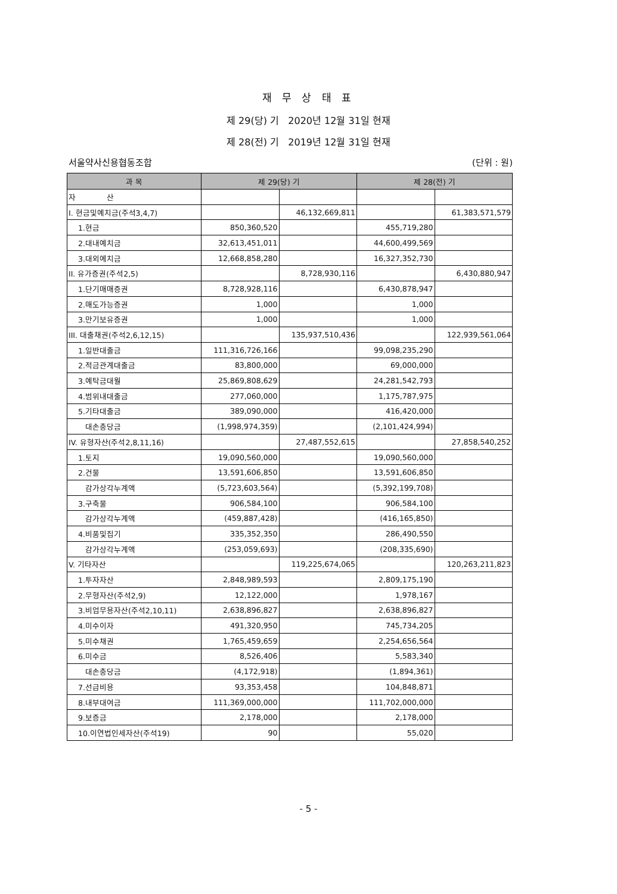재 무 상 태 표
제 29(당) 기 2020년 12월 31일 현재
제 28(전) 기 2019년 12월 31일 현재
서울약사신용협동조합 (단위 : 원)
| 과 목 | 제 29(당) 기 | | 제 28(전) 기 | |
| --- | --- | --- | --- | --- |
| 자 산 | | | | |
| I. 현금및예치금(주석3,4,7) | | 46,132,669,811 | | 61,383,571,579 |
| 1.현금 | 850,360,520 | | 455,719,280 | |
| 2.대내예치금 | 32,613,451,011 | | 44,600,499,569 | |
| 3.대외예치금 | 12,668,858,280 | | 16,327,352,730 | |
| II. 유가증권(주석2,5) | | 8,728,930,116 | | 6,430,880,947 |
| 1.단기매매증권 | 8,728,928,116 | | 6,430,878,947 | |
| 2.매도가능증권 | 1,000 | | 1,000 | |
| 3.만기보유증권 | 1,000 | | 1,000 | |
| III. 대출채권(주석2,6,12,15) | | 135,937,510,436 | | 122,939,561,064 |
| 1.일반대출금 | 111,316,726,166 | | 99,098,235,290 | |
| 2.적금관계대출금 | 83,800,000 | | 69,000,000 | |
| 3.예탁금대월 | 25,869,808,629 | | 24,281,542,793 | |
| 4.범위내대출금 | 277,060,000 | | 1,175,787,975 | |
| 5.기타대출금 | 389,090,000 | | 416,420,000 | |
| 대손충당금 | (1,998,974,359) | | (2,101,424,994) | |
| IV. 유형자산(주석2,8,11,16) | | 27,487,552,615 | | 27,858,540,252 |
| 1.토지 | 19,090,560,000 | | 19,090,560,000 | |
| 2.건물 | 13,591,606,850 | | 13,591,606,850 | |
| 감가상각누계액 | (5,723,603,564) | | (5,392,199,708) | |
| 3.구축물 | 906,584,100 | | 906,584,100 | |
| 감가상각누계액 | (459,887,428) | | (416,165,850) | |
| 4.비품및집기 | 335,352,350 | | 286,490,550 | |
| 감가상각누계액 | (253,059,693) | | (208,335,690) | |
| V. 기타자산 | | 119,225,674,065 | | 120,263,211,823 |
| 1.투자자산 | 2,848,989,593 | | 2,809,175,190 | |
| 2.무형자산(주석2,9) | 12,122,000 | | 1,978,167 | |
| 3.비업무용자산(주석2,10,11) | 2,638,896,827 | | 2,638,896,827 | |
| 4.미수이자 | 491,320,950 | | 745,734,205 | |
| 5.미수채권 | 1,765,459,659 | | 2,254,656,564 | |
| 6.미수금 | 8,526,406 | | 5,583,340 | |
| 대손충당금 | (4,172,918) | | (1,894,361) | |
| 7.선급비용 | 93,353,458 | | 104,848,871 | |
| 8.내부대여금 | 111,369,000,000 | | 111,702,000,000 | |
| 9.보증금 | 2,178,000 | | 2,178,000 | |
| 10.이연법인세자산(주석19) | 90 | | 55,020 | |
- 5 -